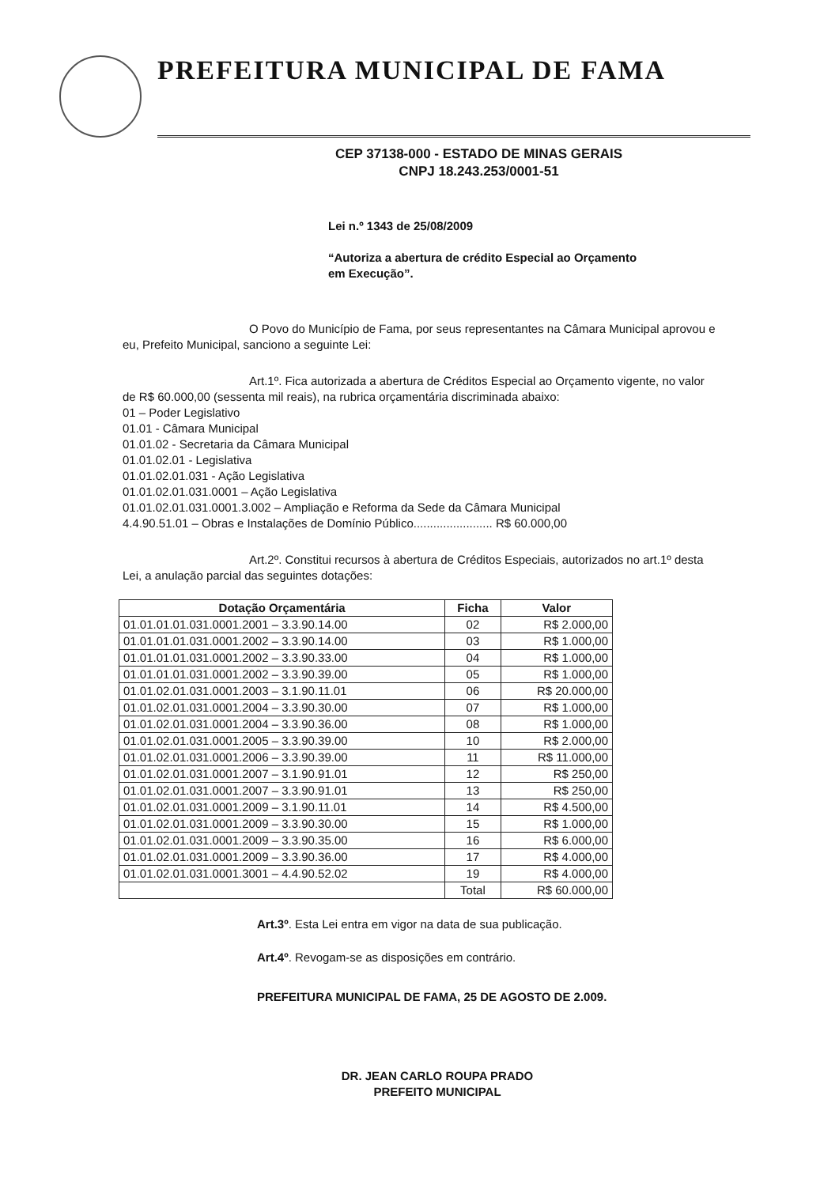PREFEITURA MUNICIPAL DE FAMA
CEP 37138-000 - ESTADO DE MINAS GERAIS
CNPJ 18.243.253/0001-51
Lei n.º 1343 de 25/08/2009
“Autoriza a abertura de crédito Especial ao Orçamento em Execução”.
O Povo do Município de Fama, por seus representantes na Câmara Municipal aprovou e eu, Prefeito Municipal, sanciono a seguinte Lei:
Art.1º. Fica autorizada a abertura de Créditos Especial ao Orçamento vigente, no valor de R$ 60.000,00 (sessenta mil reais), na rubrica orçamentária discriminada abaixo:
01 – Poder Legislativo
01.01 - Câmara Municipal
01.01.02 - Secretaria da Câmara Municipal
01.01.02.01 - Legislativa
01.01.02.01.031 - Ação Legislativa
01.01.02.01.031.0001 – Ação Legislativa
01.01.02.01.031.0001.3.002 – Ampliação e Reforma da Sede da Câmara Municipal
4.4.90.51.01 – Obras e Instalações de Domínio Público........................ R$ 60.000,00
Art.2º. Constitui recursos à abertura de Créditos Especiais, autorizados no art.1º desta Lei, a anulação parcial das seguintes dotações:
| Dotação Orçamentária | Ficha | Valor |
| --- | --- | --- |
| 01.01.01.01.031.0001.2001 – 3.3.90.14.00 | 02 | R$ 2.000,00 |
| 01.01.01.01.031.0001.2002 – 3.3.90.14.00 | 03 | R$ 1.000,00 |
| 01.01.01.01.031.0001.2002 – 3.3.90.33.00 | 04 | R$ 1.000,00 |
| 01.01.01.01.031.0001.2002 – 3.3.90.39.00 | 05 | R$ 1.000,00 |
| 01.01.02.01.031.0001.2003 – 3.1.90.11.01 | 06 | R$ 20.000,00 |
| 01.01.02.01.031.0001.2004 – 3.3.90.30.00 | 07 | R$ 1.000,00 |
| 01.01.02.01.031.0001.2004 – 3.3.90.36.00 | 08 | R$ 1.000,00 |
| 01.01.02.01.031.0001.2005 – 3.3.90.39.00 | 10 | R$ 2.000,00 |
| 01.01.02.01.031.0001.2006 – 3.3.90.39.00 | 11 | R$ 11.000,00 |
| 01.01.02.01.031.0001.2007 – 3.1.90.91.01 | 12 | R$ 250,00 |
| 01.01.02.01.031.0001.2007 – 3.3.90.91.01 | 13 | R$ 250,00 |
| 01.01.02.01.031.0001.2009 – 3.1.90.11.01 | 14 | R$ 4.500,00 |
| 01.01.02.01.031.0001.2009 – 3.3.90.30.00 | 15 | R$ 1.000,00 |
| 01.01.02.01.031.0001.2009 – 3.3.90.35.00 | 16 | R$ 6.000,00 |
| 01.01.02.01.031.0001.2009 – 3.3.90.36.00 | 17 | R$ 4.000,00 |
| 01.01.02.01.031.0001.3001 – 4.4.90.52.02 | 19 | R$ 4.000,00 |
| | Total | R$ 60.000,00 |
Art.3º. Esta Lei entra em vigor na data de sua publicação.
Art.4º. Revogam-se as disposições em contrário.
PREFEITURA MUNICIPAL DE FAMA, 25 DE AGOSTO DE 2.009.
DR. JEAN CARLO ROUPA PRADO
PREFEITO MUNICIPAL